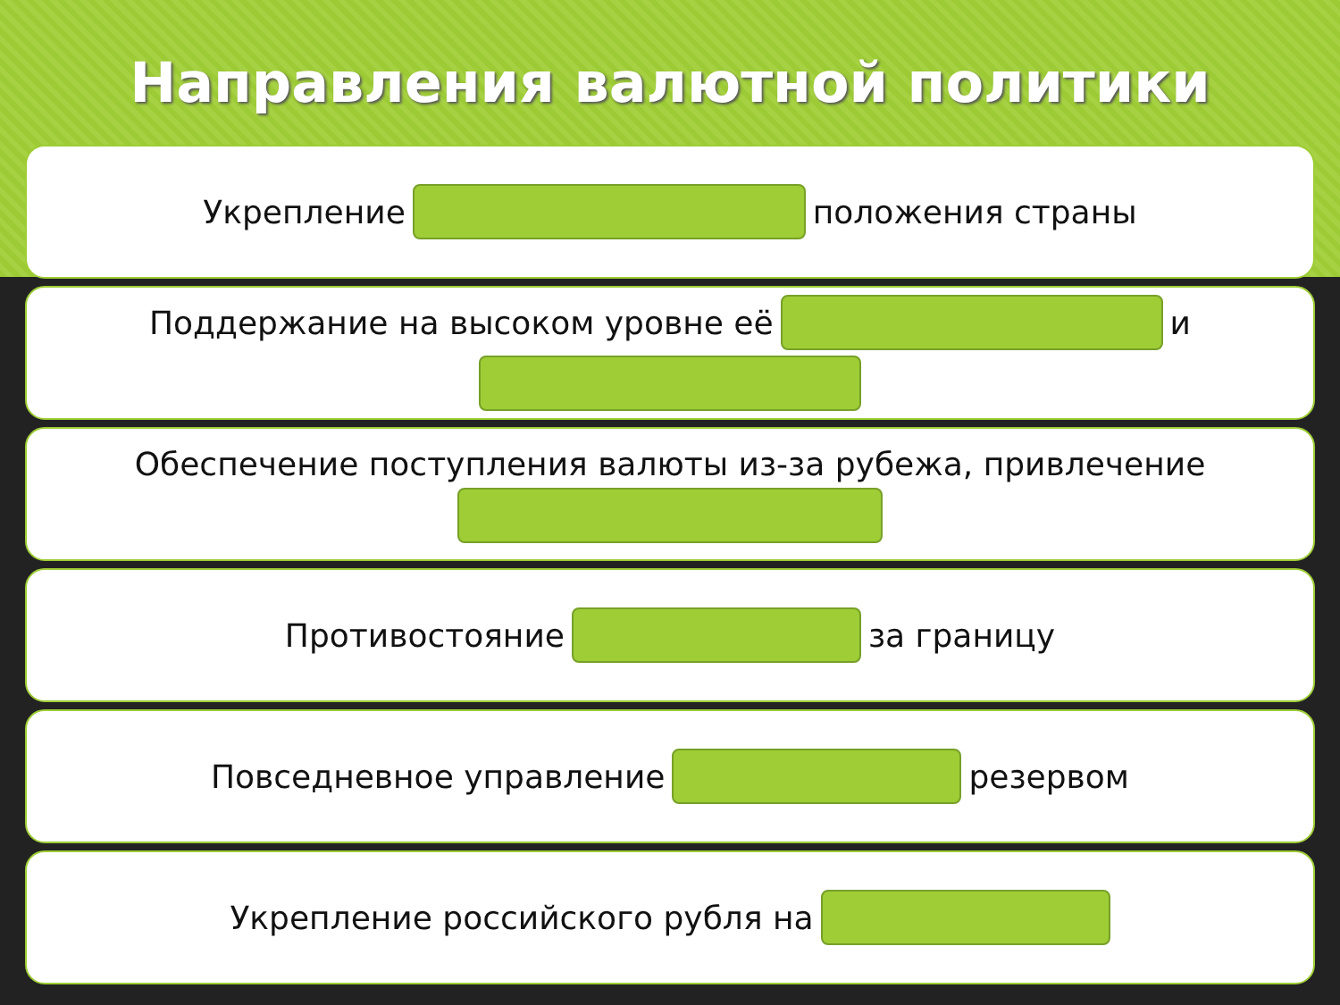Направления валютной политики
Укрепление положения страны
Поддержание на высоком уровне её и
Обеспечение поступления валюты из-за рубежа, привлечение
Противостояние за границу
Повседневное управление резервом
Укрепление российского рубля на